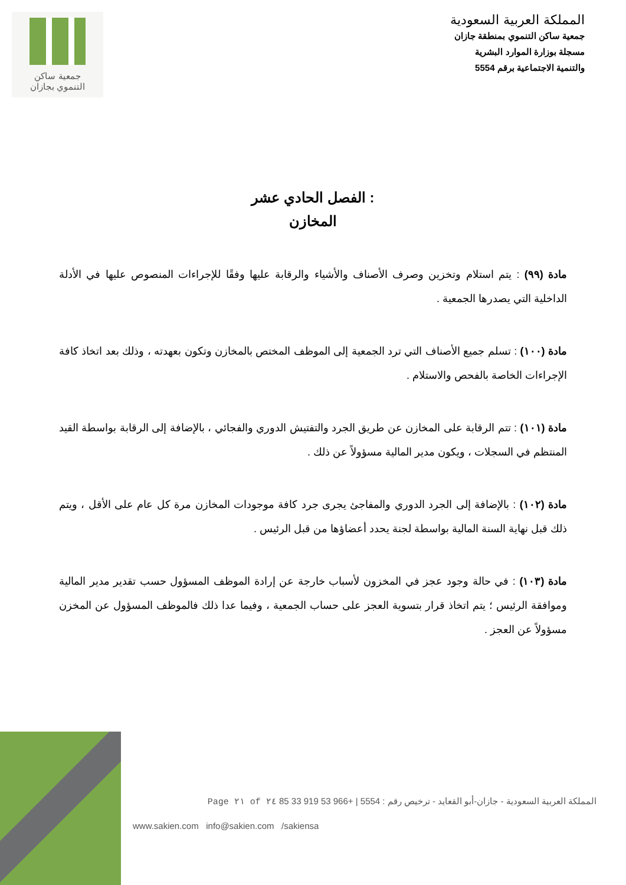المملكة العربية السعودية
جمعية ساكن التنموي بمنطقة جازان
مسجلة بوزارة الموارد البشرية
والتنمية الاجتماعية برقم 5554
جمعية ساكن
التنموي بجازان
الفصل الحادي عشر :
المخازن
مادة (٩٩) : يتم استلام وتخزين وصرف الأصناف والأشياء والرقابة عليها وفقًا للإجراءات المنصوص عليها في الأدلة الداخلية التي يصدرها الجمعية .
مادة (١٠٠) : تسلم جميع الأصناف التي ترد الجمعية إلى الموظف المختص بالمخازن وتكون بعهدته ، وذلك بعد اتخاذ كافة الإجراءات الخاصة بالفحص والاستلام .
مادة (١٠١) : تتم الرقابة على المخازن عن طريق الجرد والتفتيش الدوري والفجائي ، بالإضافة إلى الرقابة بواسطة القيد المنتظم في السجلات ، ويكون مدير المالية مسؤولاً عن ذلك .
مادة (١٠٢) : بالإضافة إلى الجرد الدوري والمفاجئ يجرى جرد كافة موجودات المخازن مرة كل عام على الأقل ، ويتم ذلك قبل نهاية السنة المالية بواسطة لجنة يحدد أعضاؤها من قبل الرئيس .
مادة (١٠٣) : في حالة وجود عجز في المخزون لأسباب خارجة عن إرادة الموظف المسؤول حسب تقدير مدير المالية وموافقة الرئيس ؛ يتم اتخاذ قرار بتسوية العجز على حساب الجمعية ، وفيما عدا ذلك فالموظف المسؤول عن المخزن مسؤولاً عن العجز .
المملكة العربية السعودية - جازان-أبو القعايد - ترخيص رقم : 5554 | +966 53 919 33 85 Page ٢١ of ٢٤
www.sakien.com info@sakien.com /sakiensa